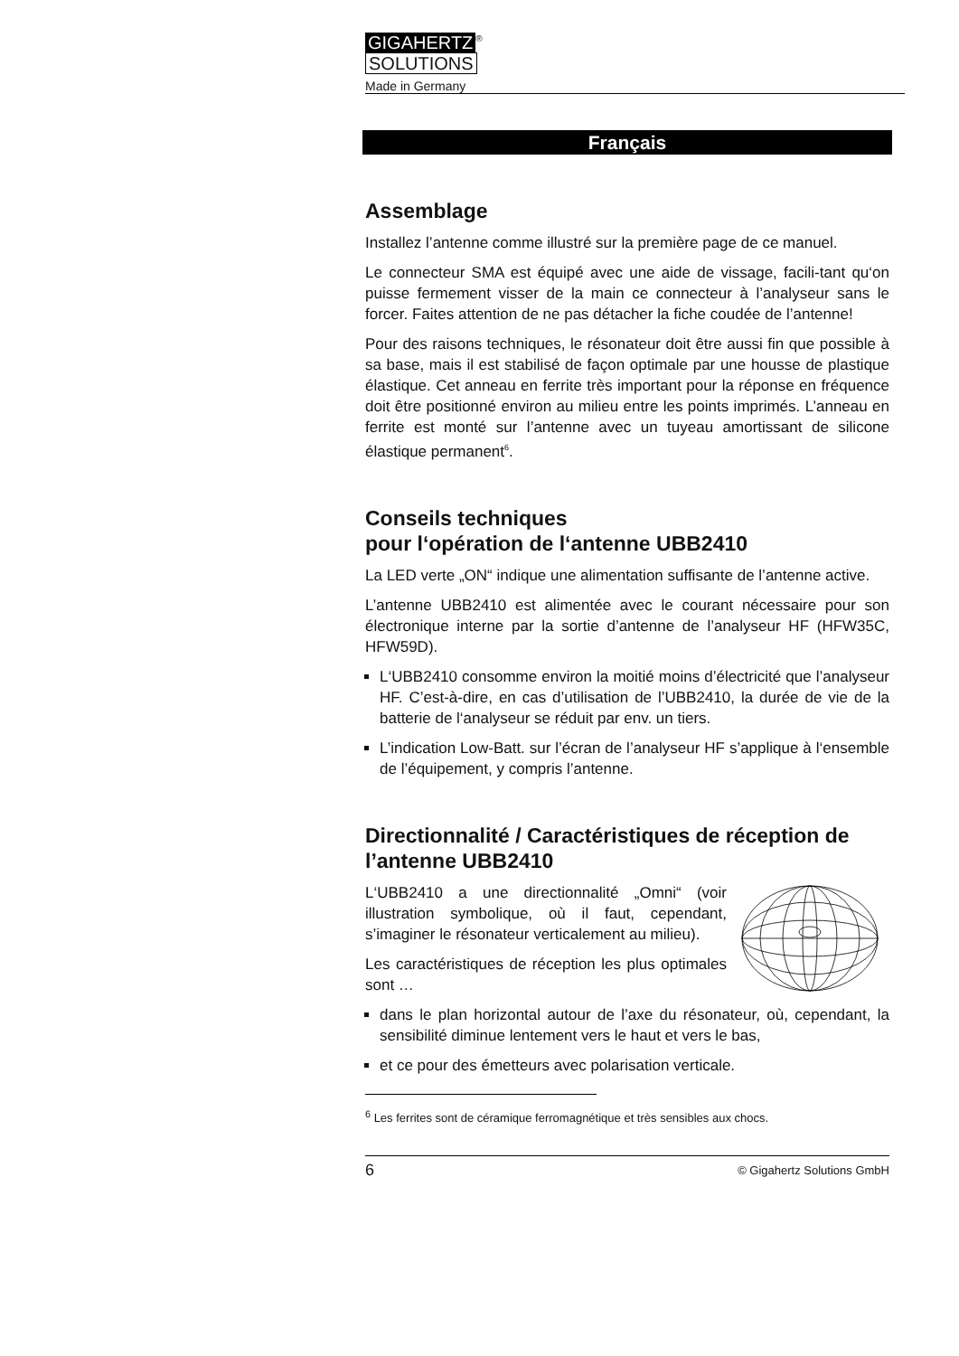GIGAHERTZ<sup>®</sup>
SOLUTIONS
Made in Germany
Français
Assemblage
Installez l’antenne comme illustré sur la première page de ce manuel.
Le connecteur SMA est équipé avec une aide de vissage, facili-tant qu‘on puisse fermement visser de la main ce connecteur à l’analyseur sans le forcer. Faites attention de ne pas détacher la fiche coudée de l’antenne!
Pour des raisons techniques, le résonateur doit être aussi fin que possible à sa base, mais il est stabilisé de façon optimale par une housse de plastique élastique. Cet anneau en ferrite très important pour la réponse en fréquence doit être positionné environ au milieu entre les points imprimés. L’anneau en ferrite est monté sur l’antenne avec un tuyeau amortissant de silicone élastique permanent<sup>6</sup>.
Conseils techniques
pour l‘opération de l‘antenne UBB2410
La LED verte „ON“ indique une alimentation suffisante de l’antenne active.
L’antenne UBB2410 est alimentée avec le courant nécessaire pour son électronique interne par la sortie d’antenne de l’analyseur HF (HFW35C, HFW59D).
L‘UBB2410 consomme environ la moitié moins d’électricité que l’analyseur HF. C’est-à-dire, en cas d’utilisation de l’UBB2410, la durée de vie de la batterie de l‘analyseur se réduit par env. un tiers.
L’indication Low-Batt. sur l’écran de l’analyseur HF s’applique à l‘ensemble de l’équipement, y compris l’antenne.
Directionnalité / Caractéristiques de réception de l’antenne UBB2410
L‘UBB2410 a une directionnalité „Omni“ (voir illustration symbolique, où il faut, cependant, s’imaginer le résonateur verticalement au milieu).
Les caractéristiques de réception les plus optimales sont …
dans le plan horizontal autour de l’axe du résonateur, où, cependant, la sensibilité diminue lentement vers le haut et vers le bas,
et ce pour des émetteurs avec polarisation verticale.
<sup>6</sup> Les ferrites sont de céramique ferromagnétique et très sensibles aux chocs.
6 © Gigahertz Solutions GmbH